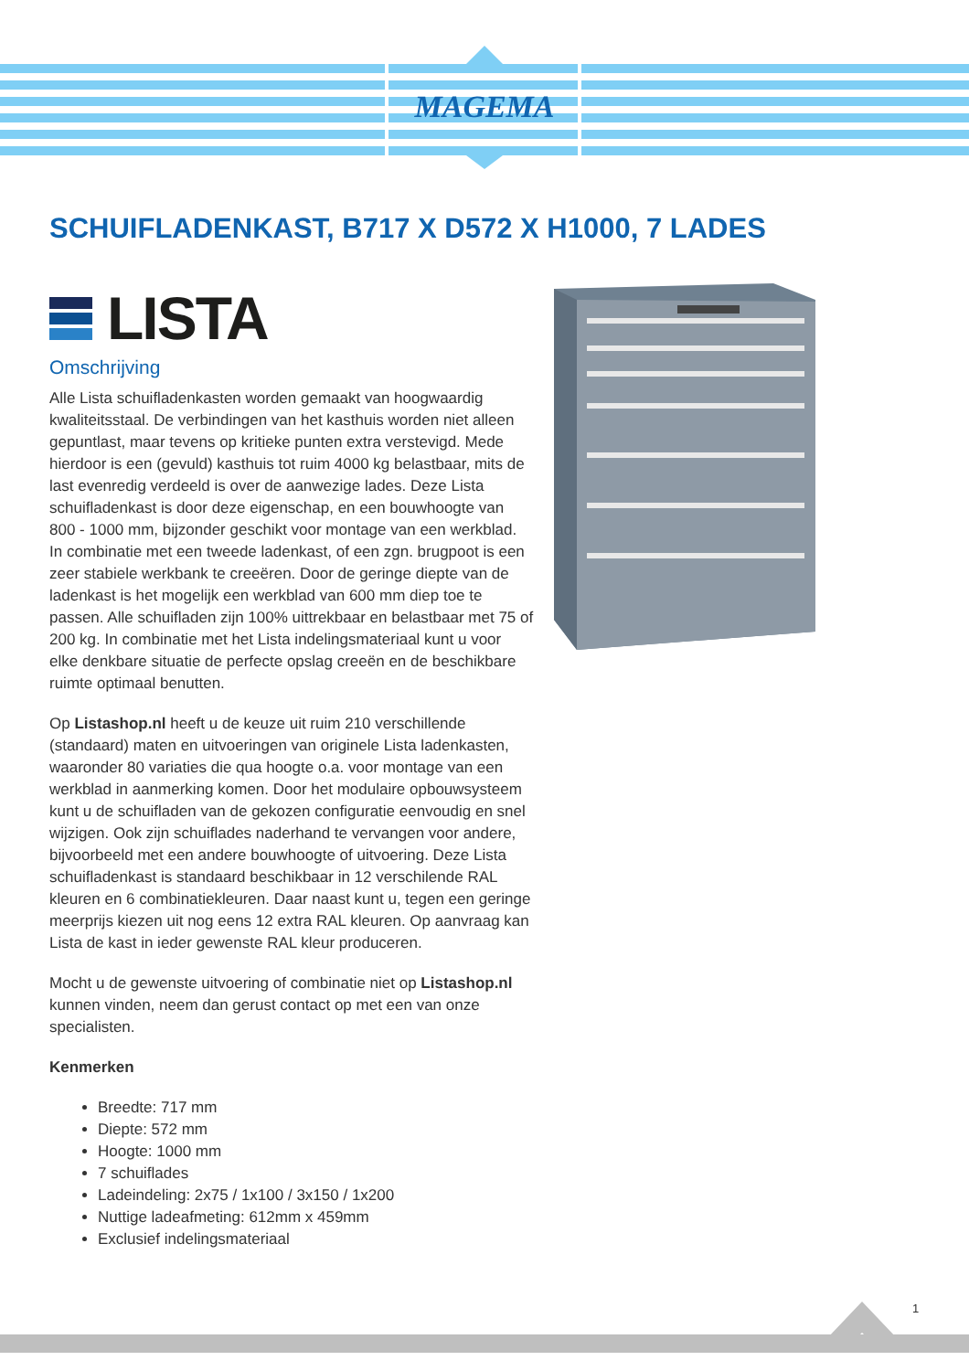MAGEMA
SCHUIFLADENKAST, B717 X D572 X H1000, 7 LADES
LISTA
Omschrijving
Alle Lista schuifladenkasten worden gemaakt van hoogwaardig kwaliteitsstaal. De verbindingen van het kasthuis worden niet alleen gepuntlast, maar tevens op kritieke punten extra verstevigd. Mede hierdoor is een (gevuld) kasthuis tot ruim 4000 kg belastbaar, mits de last evenredig verdeeld is over de aanwezige lades. Deze Lista schuifladenkast is door deze eigenschap, en een bouwhoogte van 800 - 1000 mm, bijzonder geschikt voor montage van een werkblad. In combinatie met een tweede ladenkast, of een zgn. brugpoot is een zeer stabiele werkbank te creeëren. Door de geringe diepte van de ladenkast is het mogelijk een werkblad van 600 mm diep toe te passen. Alle schuifladen zijn 100% uittrekbaar en belastbaar met 75 of 200 kg. In combinatie met het Lista indelingsmateriaal kunt u voor elke denkbare situatie de perfecte opslag creeën en de beschikbare ruimte optimaal benutten.
Op Listashop.nl heeft u de keuze uit ruim 210 verschillende (standaard) maten en uitvoeringen van originele Lista ladenkasten, waaronder 80 variaties die qua hoogte o.a. voor montage van een werkblad in aanmerking komen. Door het modulaire opbouwsysteem kunt u de schuifladen van de gekozen configuratie eenvoudig en snel wijzigen. Ook zijn schuiflades naderhand te vervangen voor andere, bijvoorbeeld met een andere bouwhoogte of uitvoering. Deze Lista schuifladenkast is standaard beschikbaar in 12 verschilende RAL kleuren en 6 combinatiekleuren. Daar naast kunt u, tegen een geringe meerprijs kiezen uit nog eens 12 extra RAL kleuren. Op aanvraag kan Lista de kast in ieder gewenste RAL kleur produceren.
Mocht u de gewenste uitvoering of combinatie niet op Listashop.nl kunnen vinden, neem dan gerust contact op met een van onze specialisten.
Kenmerken
Breedte: 717 mm
Diepte: 572 mm
Hoogte: 1000 mm
7 schuiflades
Ladeindeling: 2x75 / 1x100 / 3x150 / 1x200
Nuttige ladeafmeting: 612mm x 459mm
Exclusief indelingsmateriaal
1